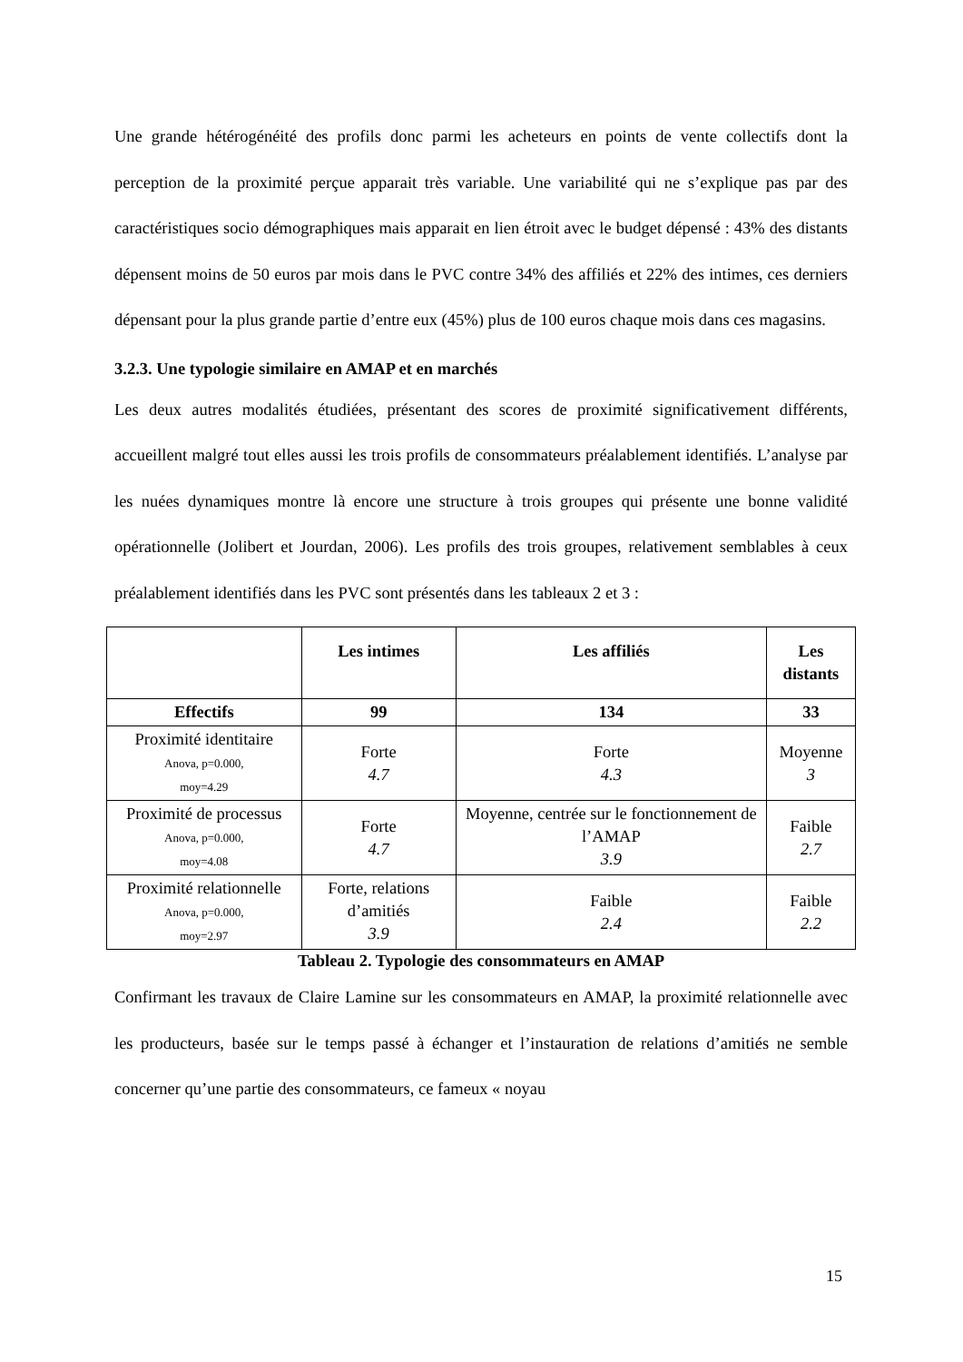Une grande hétérogénéité des profils donc parmi les acheteurs en points de vente collectifs dont la perception de la proximité perçue apparait très variable. Une variabilité qui ne s’explique pas par des caractéristiques socio démographiques mais apparait en lien étroit avec le budget dépensé : 43% des distants dépensent moins de 50 euros par mois dans le PVC contre 34% des affiliés et 22% des intimes, ces derniers dépensant pour la plus grande partie d’entre eux (45%) plus de 100 euros chaque mois dans ces magasins.
3.2.3. Une typologie similaire en AMAP et en marchés
Les deux autres modalités étudiées, présentant des scores de proximité significativement différents, accueillent malgré tout elles aussi les trois profils de consommateurs préalablement identifiés. L’analyse par les nuées dynamiques montre là encore une structure à trois groupes qui présente une bonne validité opérationnelle (Jolibert et Jourdan, 2006). Les profils des trois groupes, relativement semblables à ceux préalablement identifiés dans les PVC sont présentés dans les tableaux 2 et 3 :
| | Les intimes | Les affiliés | Les distants |
| --- | --- | --- | --- |
| Effectifs | 99 | 134 | 33 |
| Proximité identitaire Anova, p=0.000, moy=4.29 | Forte 4.7 | Forte 4.3 | Moyenne 3 |
| Proximité de processus Anova, p=0.000, moy=4.08 | Forte 4.7 | Moyenne, centrée sur le fonctionnement de l’AMAP 3.9 | Faible 2.7 |
| Proximité relationnelle Anova, p=0.000, moy=2.97 | Forte, relations d’amitiés 3.9 | Faible 2.4 | Faible 2.2 |
Tableau 2. Typologie des consommateurs en AMAP
Confirmant les travaux de Claire Lamine sur les consommateurs en AMAP, la proximité relationnelle avec les producteurs, basée sur le temps passé à échanger et l’instauration de relations d’amitiés ne semble concerner qu’une partie des consommateurs, ce fameux « noyau
15